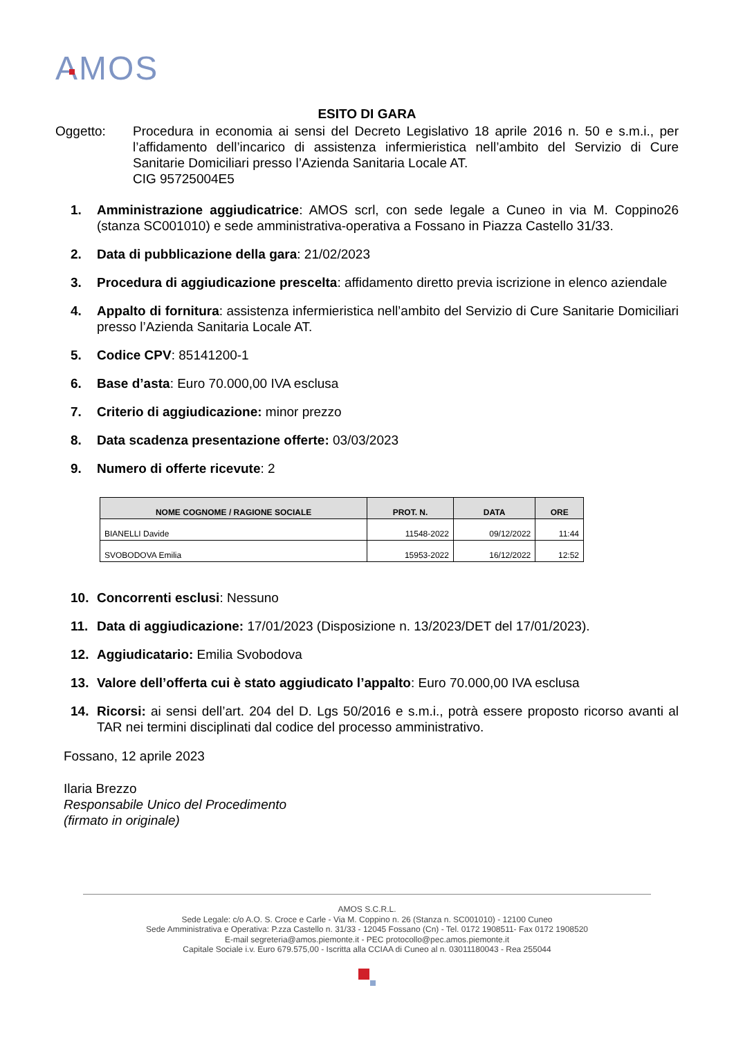AMOS
ESITO DI GARA
Oggetto: Procedura in economia ai sensi del Decreto Legislativo 18 aprile 2016 n. 50 e s.m.i., per l’affidamento dell’incarico di assistenza infermieristica nell’ambito del Servizio di Cure Sanitarie Domiciliari presso l’Azienda Sanitaria Locale AT.
CIG 95725004E5
1. Amministrazione aggiudicatrice: AMOS scrl, con sede legale a Cuneo in via M. Coppino26 (stanza SC001010) e sede amministrativa-operativa a Fossano in Piazza Castello 31/33.
2. Data di pubblicazione della gara: 21/02/2023
3. Procedura di aggiudicazione prescelta: affidamento diretto previa iscrizione in elenco aziendale
4. Appalto di fornitura: assistenza infermieristica nell’ambito del Servizio di Cure Sanitarie Domiciliari presso l’Azienda Sanitaria Locale AT.
5. Codice CPV: 85141200-1
6. Base d’asta: Euro 70.000,00 IVA esclusa
7. Criterio di aggiudicazione: minor prezzo
8. Data scadenza presentazione offerte: 03/03/2023
9. Numero di offerte ricevute: 2
| NOME COGNOME / RAGIONE SOCIALE | PROT. N. | DATA | ORE |
| --- | --- | --- | --- |
| BIANELLI Davide | 11548-2022 | 09/12/2022 | 11:44 |
| SVOBODOVA Emilia | 15953-2022 | 16/12/2022 | 12:52 |
10. Concorrenti esclusi: Nessuno
11. Data di aggiudicazione: 17/01/2023 (Disposizione n. 13/2023/DET del 17/01/2023).
12. Aggiudicatario: Emilia Svobodova
13. Valore dell’offerta cui è stato aggiudicato l’appalto: Euro 70.000,00 IVA esclusa
14. Ricorsi: ai sensi dell’art. 204 del D. Lgs 50/2016 e s.m.i., potrà essere proposto ricorso avanti al TAR nei termini disciplinati dal codice del processo amministrativo.
Fossano, 12 aprile 2023
Ilaria Brezzo
Responsabile Unico del Procedimento
(firmato in originale)
AMOS S.C.R.L.
Sede Legale: c/o A.O. S. Croce e Carle - Via M. Coppino n. 26 (Stanza n. SC001010) - 12100 Cuneo
Sede Amministrativa e Operativa: P.zza Castello n. 31/33 - 12045 Fossano (Cn) - Tel. 0172 1908511- Fax 0172 1908520
E-mail segreteria@amos.piemonte.it - PEC protocollo@pec.amos.piemonte.it
Capitale Sociale i.v. Euro 679.575,00 - Iscritta alla CCIAA di Cuneo al n. 03011180043 - Rea 255044